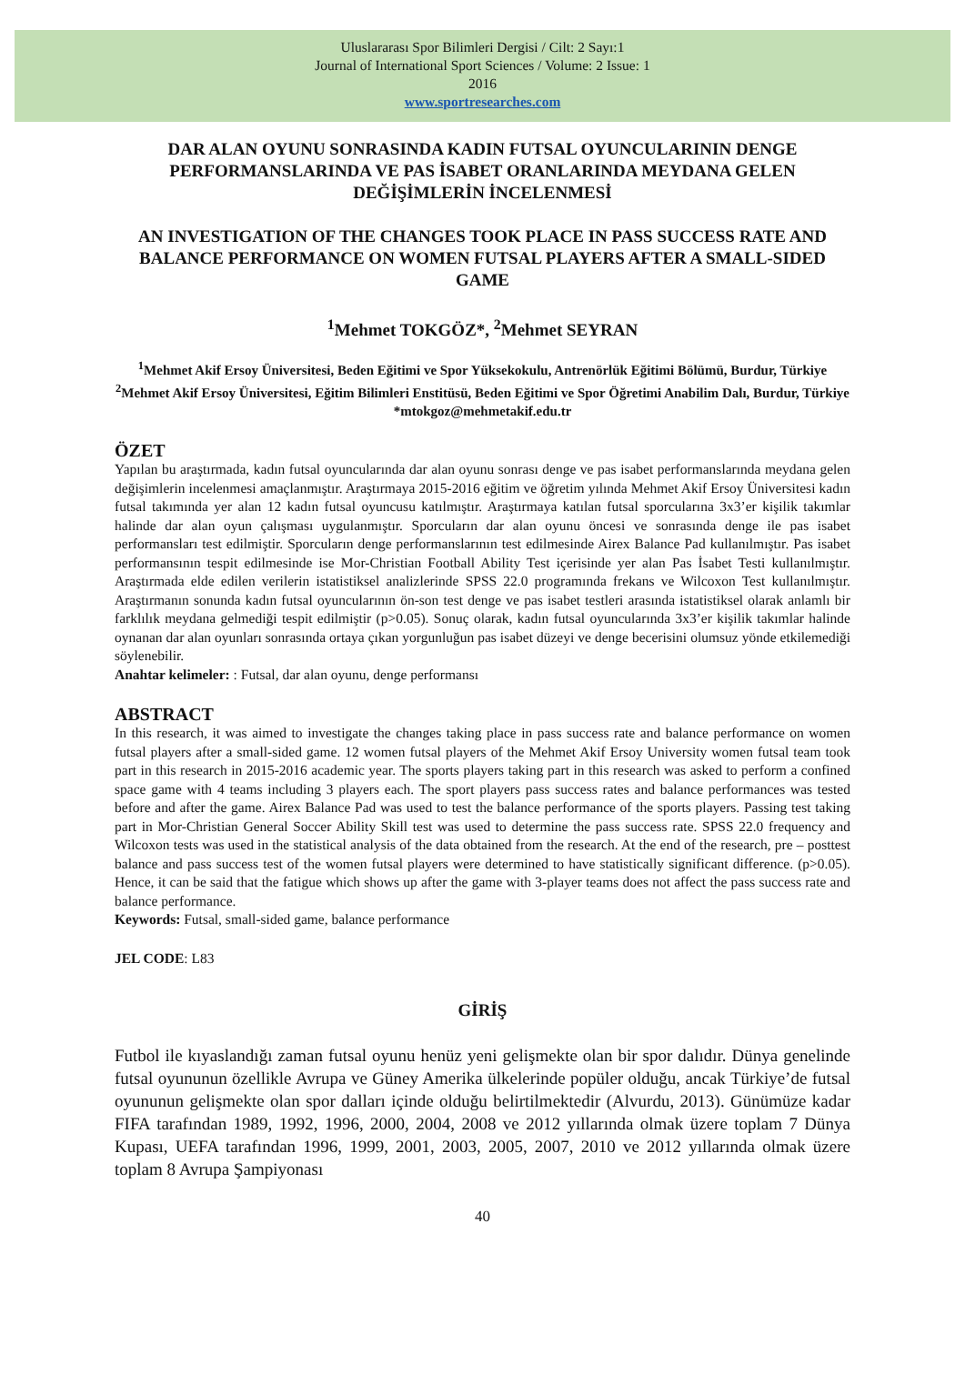Uluslararası Spor Bilimleri Dergisi / Cilt: 2 Sayı:1
Journal of International Sport Sciences / Volume: 2 Issue: 1
2016
www.sportresearches.com
DAR ALAN OYUNU SONRASINDA KADIN FUTSAL OYUNCULARININ DENGE PERFORMANSLARINDA VE PAS İSABET ORANLARINDA MEYDANA GELEN DEĞİŞİMLERİN İNCELENMESİ
AN INVESTIGATION OF THE CHANGES TOOK PLACE IN PASS SUCCESS RATE AND BALANCE PERFORMANCE ON WOMEN FUTSAL PLAYERS AFTER A SMALL-SIDED GAME
<sup>1</sup> Mehmet TOKGÖZ*, <sup>2</sup>Mehmet SEYRAN
<sup>1</sup> Mehmet Akif Ersoy Üniversitesi, Beden Eğitimi ve Spor Yüksekokulu, Antrenörlük Eğitimi Bölümü, Burdur, Türkiye
<sup>2</sup> Mehmet Akif Ersoy Üniversitesi, Eğitim Bilimleri Enstitüsü, Beden Eğitimi ve Spor Öğretimi Anabilim Dalı, Burdur, Türkiye
*mtokgoz@mehmetakif.edu.tr
ÖZET
Yapılan bu araştırmada, kadın futsal oyuncularında dar alan oyunu sonrası denge ve pas isabet performanslarında meydana gelen değişimlerin incelenmesi amaçlanmıştır. Araştırmaya 2015-2016 eğitim ve öğretim yılında Mehmet Akif Ersoy Üniversitesi kadın futsal takımında yer alan 12 kadın futsal oyuncusu katılmıştır. Araştırmaya katılan futsal sporcularına 3x3’er kişilik takımlar halinde dar alan oyun çalışması uygulanmıştır. Sporcuların dar alan oyunu öncesi ve sonrasında denge ile pas isabet performansları test edilmiştir. Sporcuların denge performanslarının test edilmesinde Airex Balance Pad kullanılmıştır. Pas isabet performansının tespit edilmesinde ise Mor-Christian Football Ability Test içerisinde yer alan Pas İsabet Testi kullanılmıştır. Araştırmada elde edilen verilerin istatistiksel analizlerinde SPSS 22.0 programında frekans ve Wilcoxon Test kullanılmıştır. Araştırmanın sonunda kadın futsal oyuncularının ön-son test denge ve pas isabet testleri arasında istatistiksel olarak anlamlı bir farklılık meydana gelmediği tespit edilmiştir (p>0.05). Sonuç olarak, kadın futsal oyuncularında 3x3’er kişilik takımlar halinde oynanan dar alan oyunları sonrasında ortaya çıkan yorgunluğun pas isabet düzeyi ve denge becerisini olumsuz yönde etkilemediği söylenebilir.
Anahtar kelimeler: : Futsal, dar alan oyunu, denge performansı
ABSTRACT
In this research, it was aimed to investigate the changes taking place in pass success rate and balance performance on women futsal players after a small-sided game. 12 women futsal players of the Mehmet Akif Ersoy University women futsal team took part in this research in 2015-2016 academic year. The sports players taking part in this research was asked to perform a confined space game with 4 teams including 3 players each. The sport players pass success rates and balance performances was tested before and after the game. Airex Balance Pad was used to test the balance performance of the sports players. Passing test taking part in Mor-Christian General Soccer Ability Skill test was used to determine the pass success rate. SPSS 22.0 frequency and Wilcoxon tests was used in the statistical analysis of the data obtained from the research. At the end of the research, pre – posttest balance and pass success test of the women futsal players were determined to have statistically significant difference. (p>0.05). Hence, it can be said that the fatigue which shows up after the game with 3-player teams does not affect the pass success rate and balance performance.
Keywords: Futsal, small-sided game, balance performance
JEL CODE: L83
GİRİŞ
Futbol ile kıyaslandığı zaman futsal oyunu henüz yeni gelişmekte olan bir spor dalıdır. Dünya genelinde futsal oyununun özellikle Avrupa ve Güney Amerika ülkelerinde popüler olduğu, ancak Türkiye’de futsal oyununun gelişmekte olan spor dalları içinde olduğu belirtilmektedir (Alvurdu, 2013). Günümüze kadar FIFA tarafından 1989, 1992, 1996, 2000, 2004, 2008 ve 2012 yıllarında olmak üzere toplam 7 Dünya Kupası, UEFA tarafından 1996, 1999, 2001, 2003, 2005, 2007, 2010 ve 2012 yıllarında olmak üzere toplam 8 Avrupa Şampiyonası
40